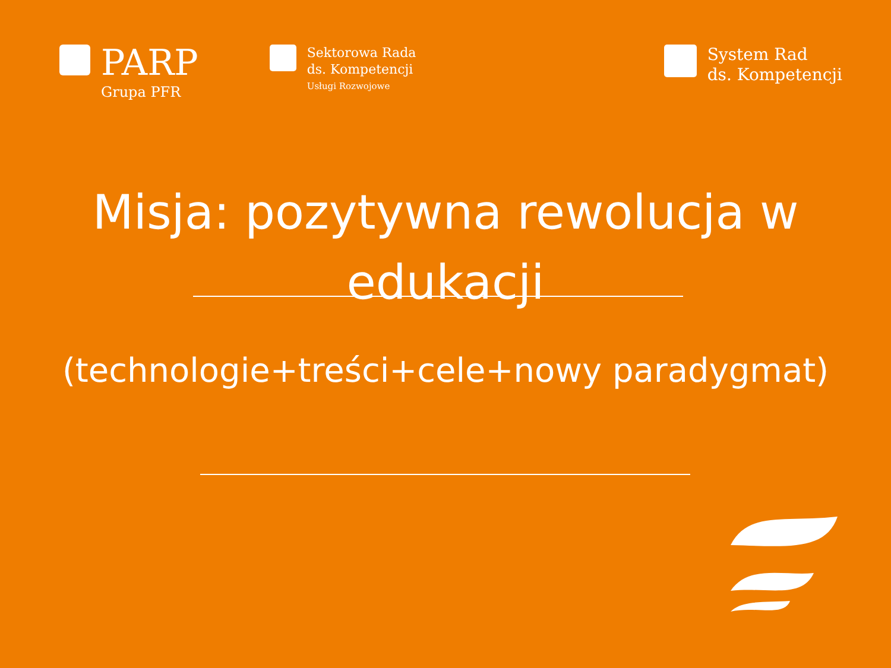PARP
Grupa PFR
Sektorowa Rada
ds. Kompetencji
Usługi Rozwojowe
System Rad
ds. Kompetencji
Misja: pozytywna rewolucja w edukacji
(technologie+treści+cele+nowy paradygmat)